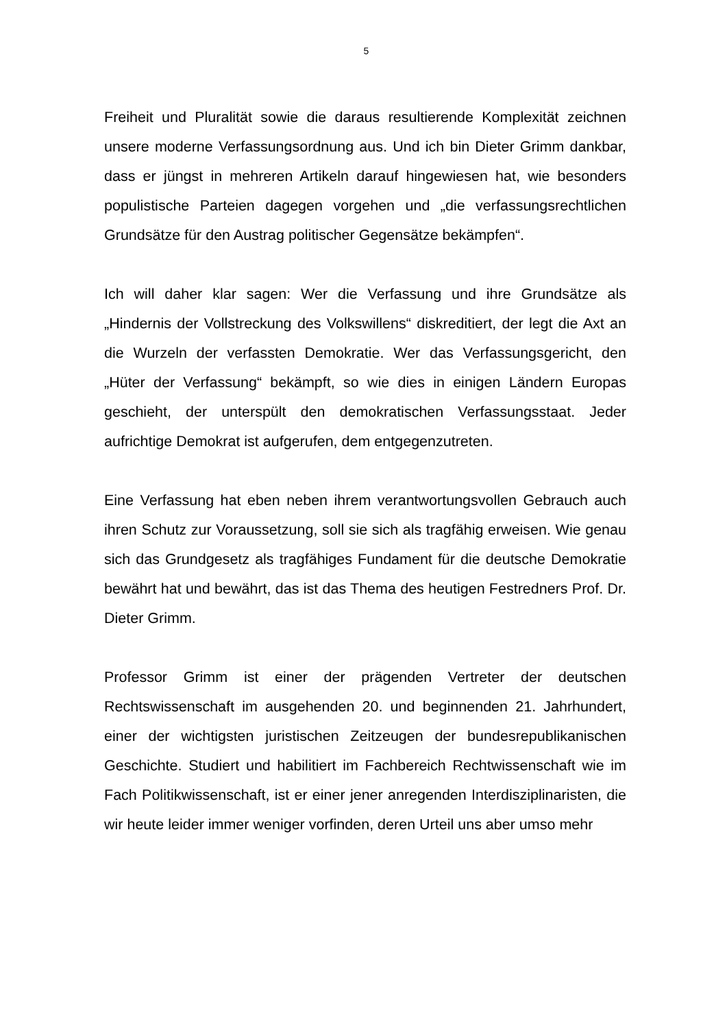5
Freiheit und Pluralität sowie die daraus resultierende Komplexität zeichnen unsere moderne Verfassungsordnung aus. Und ich bin Dieter Grimm dankbar, dass er jüngst in mehreren Artikeln darauf hingewiesen hat, wie besonders populistische Parteien dagegen vorgehen und „die verfassungsrechtlichen Grundsätze für den Austrag politischer Gegensätze bekämpfen“.
Ich will daher klar sagen: Wer die Verfassung und ihre Grundsätze als „Hindernis der Vollstreckung des Volkswillens“ diskreditiert, der legt die Axt an die Wurzeln der verfassten Demokratie. Wer das Verfassungsgericht, den „Hüter der Verfassung“ bekämpft, so wie dies in einigen Ländern Europas geschieht, der unterspült den demokratischen Verfassungsstaat. Jeder aufrichtige Demokrat ist aufgerufen, dem entgegenzutreten.
Eine Verfassung hat eben neben ihrem verantwortungsvollen Gebrauch auch ihren Schutz zur Voraussetzung, soll sie sich als tragfähig erweisen. Wie genau sich das Grundgesetz als tragfähiges Fundament für die deutsche Demokratie bewährt hat und bewährt, das ist das Thema des heutigen Festredners Prof. Dr. Dieter Grimm.
Professor Grimm ist einer der prägenden Vertreter der deutschen Rechtswissenschaft im ausgehenden 20. und beginnenden 21. Jahrhundert, einer der wichtigsten juristischen Zeitzeugen der bundesrepublikanischen Geschichte. Studiert und habilitiert im Fachbereich Rechtwissenschaft wie im Fach Politikwissenschaft, ist er einer jener anregenden Interdisziplinaristen, die wir heute leider immer weniger vorfinden, deren Urteil uns aber umso mehr